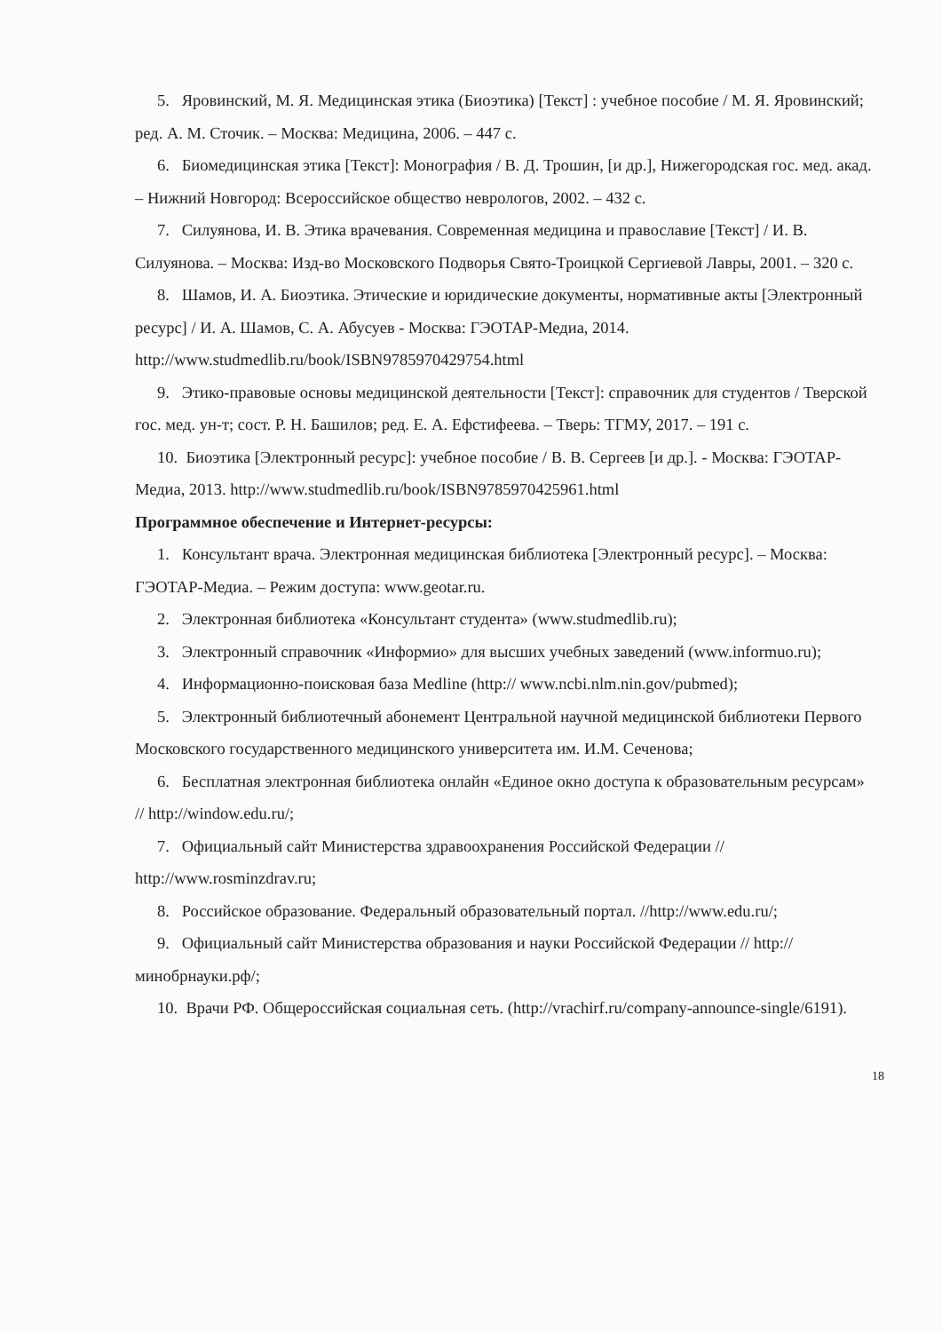5. Яровинский, М. Я. Медицинская этика (Биоэтика) [Текст] : учебное пособие / М. Я. Яровинский; ред. А. М. Сточик. – Москва: Медицина, 2006. – 447 с.
6. Биомедицинская этика [Текст]: Монография / В. Д. Трошин, [и др.], Нижегородская гос. мед. акад. – Нижний Новгород: Всероссийское общество неврологов, 2002. – 432 с.
7. Силуянова, И. В. Этика врачевания. Современная медицина и православие [Текст] / И. В. Силуянова. – Москва: Изд-во Московского Подворья Свято-Троицкой Сергиевой Лавры, 2001. – 320 с.
8. Шамов, И. А. Биоэтика. Этические и юридические документы, нормативные акты [Электронный ресурс] / И. А. Шамов, С. А. Абусуев - Москва: ГЭОТАР-Медиа, 2014. http://www.studmedlib.ru/book/ISBN9785970429754.html
9. Этико-правовые основы медицинской деятельности [Текст]: справочник для студентов / Тверской гос. мед. ун-т; сост. Р. Н. Башилов; ред. Е. А. Ефстифеева. – Тверь: ТГМУ, 2017. – 191 с.
10. Биоэтика [Электронный ресурс]: учебное пособие / В. В. Сергеев [и др.]. - Москва: ГЭОТАР-Медиа, 2013. http://www.studmedlib.ru/book/ISBN9785970425961.html
Программное обеспечение и Интернет-ресурсы:
1. Консультант врача. Электронная медицинская библиотека [Электронный ресурс]. – Москва: ГЭОТАР-Медиа. – Режим доступа: www.geotar.ru.
2. Электронная библиотека «Консультант студента» (www.studmedlib.ru);
3. Электронный справочник «Информио» для высших учебных заведений (www.informuo.ru);
4. Информационно-поисковая база Medline (http:// www.ncbi.nlm.nin.gov/pubmed);
5. Электронный библиотечный абонемент Центральной научной медицинской библиотеки Первого Московского государственного медицинского университета им. И.М. Сеченова;
6. Бесплатная электронная библиотека онлайн «Единое окно доступа к образовательным ресурсам» // http://window.edu.ru/;
7. Официальный сайт Министерства здравоохранения Российской Федерации // http://www.rosminzdrav.ru;
8. Российское образование. Федеральный образовательный портал. //http://www.edu.ru/;
9. Официальный сайт Министерства образования и науки Российской Федерации // http://минобрнауки.рф/;
10. Врачи РФ. Общероссийская социальная сеть. (http://vrachirf.ru/company-announce-single/6191).
18